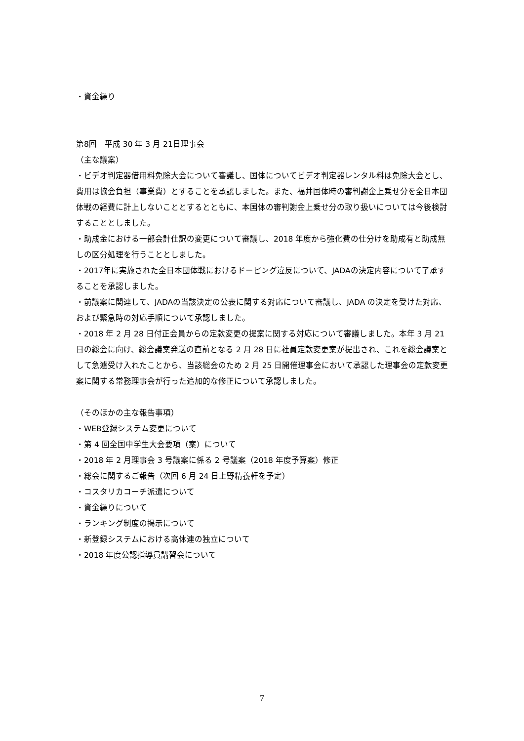・資金繰り
第8回　平成 30 年 3 月 21日理事会
（主な議案）
・ビデオ判定器借用料免除大会について審議し、国体についてビデオ判定器レンタル料は免除大会とし、費用は協会負担（事業費）とすることを承認しました。また、福井国体時の審判謝金上乗せ分を全日本団体戦の経費に計上しないこととするとともに、本国体の審判謝金上乗せ分の取り扱いについては今後検討することとしました。
・助成金における一部会計仕訳の変更について審議し、2018 年度から強化費の仕分けを助成有と助成無しの区分処理を行うこととしました。
・2017年に実施された全日本団体戦におけるドーピング違反について、JADAの決定内容について了承することを承認しました。
・前議案に関連して、JADAの当該決定の公表に関する対応について審議し、JADA の決定を受けた対応、および緊急時の対応手順について承認しました。
・2018 年 2 月 28 日付正会員からの定款変更の提案に関する対応について審議しました。本年 3 月 21 日の総会に向け、総会議案発送の直前となる 2 月 28 日に社員定款変更案が提出され、これを総会議案として急遽受け入れたことから、当該総会のため 2 月 25 日開催理事会において承認した理事会の定款変更案に関する常務理事会が行った追加的な修正について承認しました。
（そのほかの主な報告事項）
・WEB登録システム変更について
・第 4 回全国中学生大会要項（案）について
・2018 年 2 月理事会 3 号議案に係る 2 号議案（2018 年度予算案）修正
・総会に関するご報告（次回 6 月 24 日上野精養軒を予定）
・コスタリカコーチ派遣について
・資金繰りについて
・ランキング制度の掲示について
・新登録システムにおける高体連の独立について
・2018 年度公認指導員講習会について
7